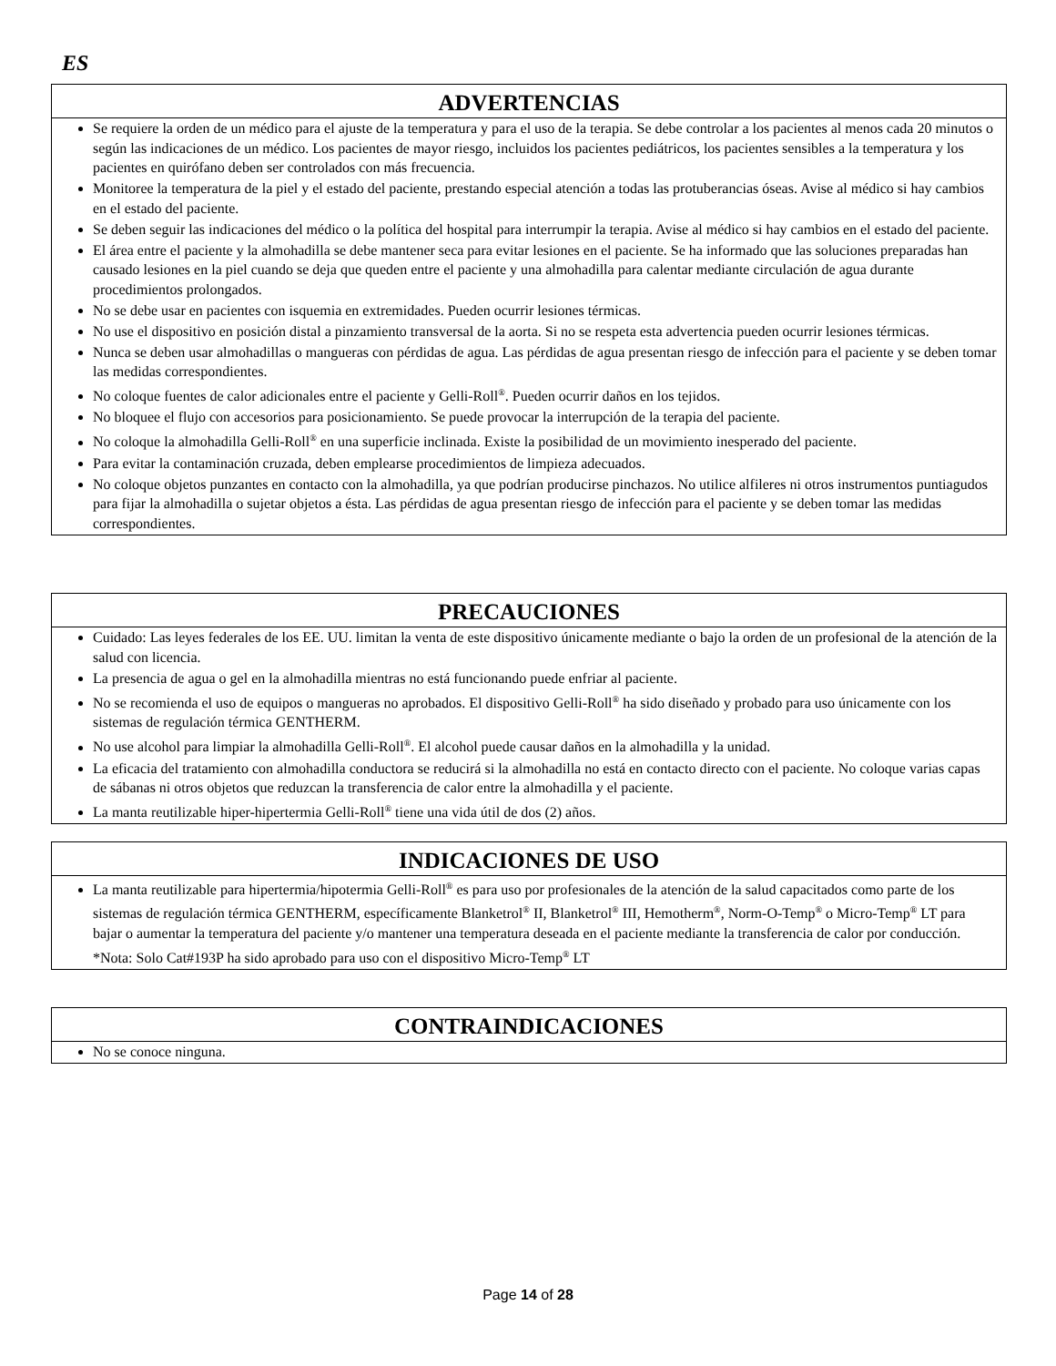ES
ADVERTENCIAS
Se requiere la orden de un médico para el ajuste de la temperatura y para el uso de la terapia. Se debe controlar a los pacientes al menos cada 20 minutos o según las indicaciones de un médico. Los pacientes de mayor riesgo, incluidos los pacientes pediátricos, los pacientes sensibles a la temperatura y los pacientes en quirófano deben ser controlados con más frecuencia.
Monitoree la temperatura de la piel y el estado del paciente, prestando especial atención a todas las protuberancias óseas. Avise al médico si hay cambios en el estado del paciente.
Se deben seguir las indicaciones del médico o la política del hospital para interrumpir la terapia. Avise al médico si hay cambios en el estado del paciente.
El área entre el paciente y la almohadilla se debe mantener seca para evitar lesiones en el paciente. Se ha informado que las soluciones preparadas han causado lesiones en la piel cuando se deja que queden entre el paciente y una almohadilla para calentar mediante circulación de agua durante procedimientos prolongados.
No se debe usar en pacientes con isquemia en extremidades. Pueden ocurrir lesiones térmicas.
No use el dispositivo en posición distal a pinzamiento transversal de la aorta. Si no se respeta esta advertencia pueden ocurrir lesiones térmicas.
Nunca se deben usar almohadillas o mangueras con pérdidas de agua. Las pérdidas de agua presentan riesgo de infección para el paciente y se deben tomar las medidas correspondientes.
No coloque fuentes de calor adicionales entre el paciente y Gelli-Roll<sup>®</sup>. Pueden ocurrir daños en los tejidos.
No bloquee el flujo con accesorios para posicionamiento. Se puede provocar la interrupción de la terapia del paciente.
No coloque la almohadilla Gelli-Roll<sup>®</sup> en una superficie inclinada. Existe la posibilidad de un movimiento inesperado del paciente.
Para evitar la contaminación cruzada, deben emplearse procedimientos de limpieza adecuados.
No coloque objetos punzantes en contacto con la almohadilla, ya que podrían producirse pinchazos. No utilice alfileres ni otros instrumentos puntiagudos para fijar la almohadilla o sujetar objetos a ésta. Las pérdidas de agua presentan riesgo de infección para el paciente y se deben tomar las medidas correspondientes.
PRECAUCIONES
Cuidado: Las leyes federales de los EE. UU. limitan la venta de este dispositivo únicamente mediante o bajo la orden de un profesional de la atención de la salud con licencia.
La presencia de agua o gel en la almohadilla mientras no está funcionando puede enfriar al paciente.
No se recomienda el uso de equipos o mangueras no aprobados. El dispositivo Gelli-Roll<sup>®</sup> ha sido diseñado y probado para uso únicamente con los sistemas de regulación térmica GENTHERM.
No use alcohol para limpiar la almohadilla Gelli-Roll<sup>®</sup>. El alcohol puede causar daños en la almohadilla y la unidad.
La eficacia del tratamiento con almohadilla conductora se reducirá si la almohadilla no está en contacto directo con el paciente. No coloque varias capas de sábanas ni otros objetos que reduzcan la transferencia de calor entre la almohadilla y el paciente.
La manta reutilizable hiper-hipertermia Gelli-Roll<sup>®</sup> tiene una vida útil de dos (2) años.
INDICACIONES DE USO
La manta reutilizable para hipertermia/hipotermia Gelli-Roll<sup>®</sup> es para uso por profesionales de la atención de la salud capacitados como parte de los sistemas de regulación térmica GENTHERM, específicamente Blanketrol<sup>®</sup> II, Blanketrol<sup>®</sup> III, Hemotherm<sup>®</sup>, Norm-O-Temp<sup>®</sup> o Micro-Temp<sup>®</sup> LT para bajar o aumentar la temperatura del paciente y/o mantener una temperatura deseada en el paciente mediante la transferencia de calor por conducción.
*Nota: Solo Cat#193P ha sido aprobado para uso con el dispositivo Micro-Temp<sup>®</sup> LT
CONTRAINDICACIONES
No se conoce ninguna.
Page 14 of 28